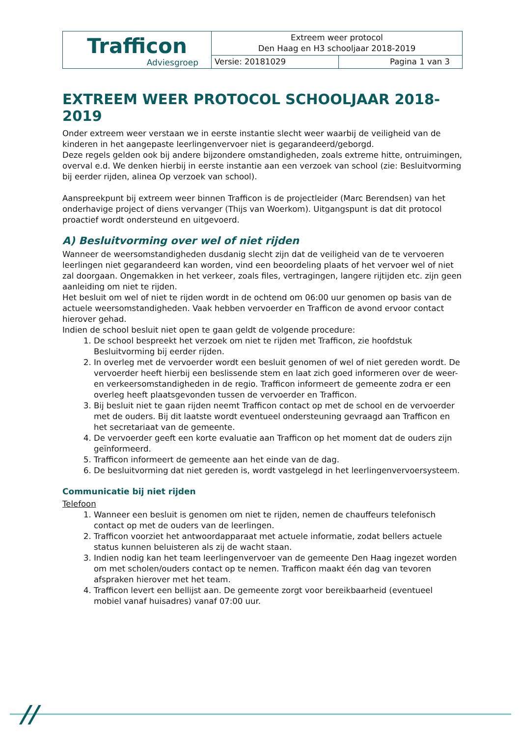| Trafficon Adviesgroep | Extreem weer protocol Den Haag en H3 schooljaar 2018-2019 | |
| | Versie: 20181029 | Pagina 1 van 3 |
EXTREEM WEER PROTOCOL SCHOOLJAAR 2018-2019
Onder extreem weer verstaan we in eerste instantie slecht weer waarbij de veiligheid van de kinderen in het aangepaste leerlingenvervoer niet is gegarandeerd/geborgd.
Deze regels gelden ook bij andere bijzondere omstandigheden, zoals extreme hitte, ontruimingen, overval e.d. We denken hierbij in eerste instantie aan een verzoek van school (zie: Besluitvorming bij eerder rijden, alinea Op verzoek van school).
Aanspreekpunt bij extreem weer binnen Trafficon is de projectleider (Marc Berendsen) van het onderhavige project of diens vervanger (Thijs van Woerkom). Uitgangspunt is dat dit protocol proactief wordt ondersteund en uitgevoerd.
A) Besluitvorming over wel of niet rijden
Wanneer de weersomstandigheden dusdanig slecht zijn dat de veiligheid van de te vervoeren leerlingen niet gegarandeerd kan worden, vind een beoordeling plaats of het vervoer wel of niet zal doorgaan. Ongemakken in het verkeer, zoals files, vertragingen, langere rijtijden etc. zijn geen aanleiding om niet te rijden.
Het besluit om wel of niet te rijden wordt in de ochtend om 06:00 uur genomen op basis van de actuele weersomstandigheden. Vaak hebben vervoerder en Trafficon de avond ervoor contact hierover gehad.
Indien de school besluit niet open te gaan geldt de volgende procedure:
1. De school bespreekt het verzoek om niet te rijden met Trafficon, zie hoofdstuk Besluitvorming bij eerder rijden.
2. In overleg met de vervoerder wordt een besluit genomen of wel of niet gereden wordt. De vervoerder heeft hierbij een beslissende stem en laat zich goed informeren over de weer- en verkeersomstandigheden in de regio. Trafficon informeert de gemeente zodra er een overleg heeft plaatsgevonden tussen de vervoerder en Trafficon.
3. Bij besluit niet te gaan rijden neemt Trafficon contact op met de school en de vervoerder met de ouders. Bij dit laatste wordt eventueel ondersteuning gevraagd aan Trafficon en het secretariaat van de gemeente.
4. De vervoerder geeft een korte evaluatie aan Trafficon op het moment dat de ouders zijn geïnformeerd.
5. Trafficon informeert de gemeente aan het einde van de dag.
6. De besluitvorming dat niet gereden is, wordt vastgelegd in het leerlingenvervoersysteem.
Communicatie bij niet rijden
Telefoon
1. Wanneer een besluit is genomen om niet te rijden, nemen de chauffeurs telefonisch contact op met de ouders van de leerlingen.
2. Trafficon voorziet het antwoordapparaat met actuele informatie, zodat bellers actuele status kunnen beluisteren als zij de wacht staan.
3. Indien nodig kan het team leerlingenvervoer van de gemeente Den Haag ingezet worden om met scholen/ouders contact op te nemen. Trafficon maakt één dag van tevoren afspraken hierover met het team.
4. Trafficon levert een bellijst aan. De gemeente zorgt voor bereikbaarheid (eventueel mobiel vanaf huisadres) vanaf 07:00 uur.
//